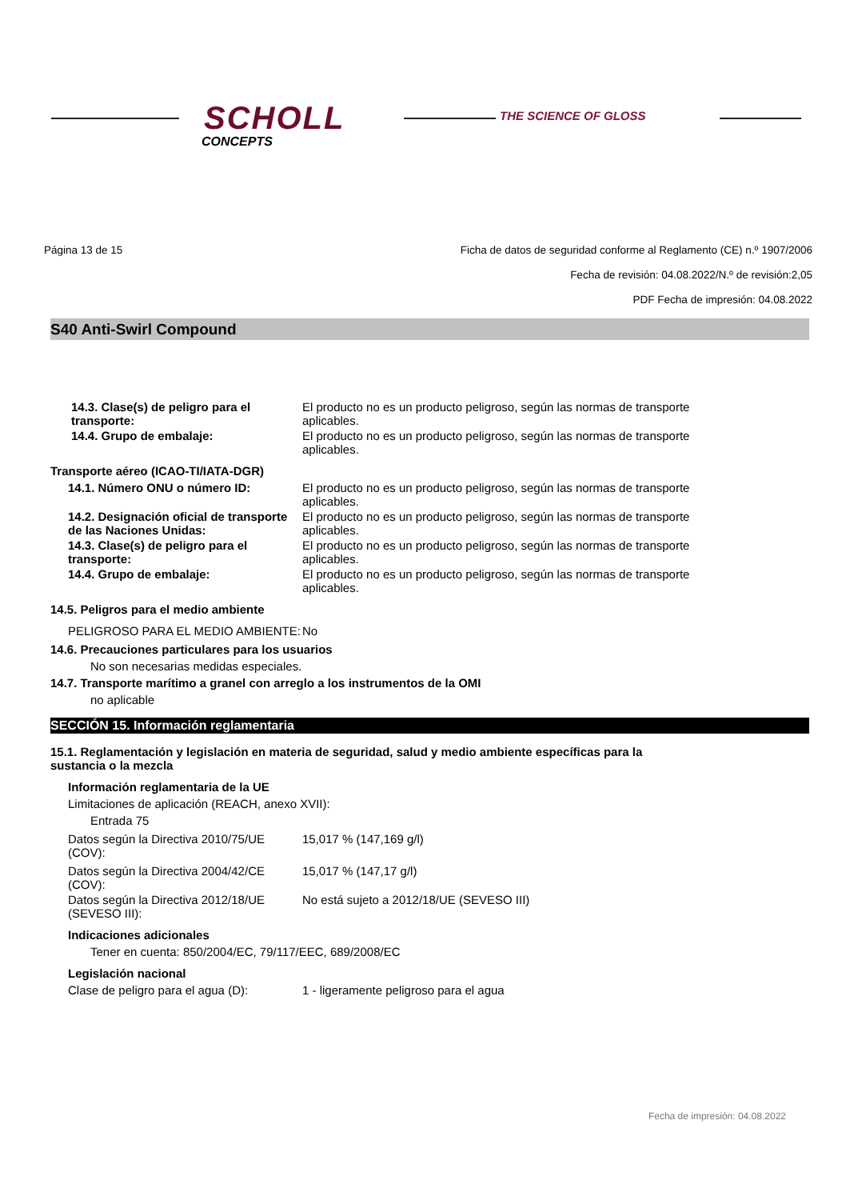SCHOLL
CONCEPTS
THE SCIENCE OF GLOSS
Página 13 de 15 Ficha de datos de seguridad conforme al Reglamento (CE) n.º 1907/2006
Fecha de revisión: 04.08.2022/N.º de revisión:2,05
PDF Fecha de impresión: 04.08.2022
S40 Anti-Swirl Compound
14.3. Clase(s) de peligro para el transporte:
El producto no es un producto peligroso, según las normas de transporte aplicables.
14.4. Grupo de embalaje: El producto no es un producto peligroso, según las normas de transporte aplicables.
Transporte aéreo (ICAO-TI/IATA-DGR)
14.1. Número ONU o número ID: El producto no es un producto peligroso, según las normas de transporte aplicables.
14.2. Designación oficial de transporte de las Naciones Unidas:
El producto no es un producto peligroso, según las normas de transporte aplicables.
14.3. Clase(s) de peligro para el transporte:
El producto no es un producto peligroso, según las normas de transporte aplicables.
14.4. Grupo de embalaje: El producto no es un producto peligroso, según las normas de transporte aplicables.
14.5. Peligros para el medio ambiente
PELIGROSO PARA EL MEDIO AMBIENTE: No
14.6. Precauciones particulares para los usuarios
No son necesarias medidas especiales.
14.7. Transporte marítimo a granel con arreglo a los instrumentos de la OMI
no aplicable
SECCIÓN 15. Información reglamentaria
15.1. Reglamentación y legislación en materia de seguridad, salud y medio ambiente específicas para la sustancia o la mezcla
Información reglamentaria de la UE
Limitaciones de aplicación (REACH, anexo XVII):
Entrada 75
Datos según la Directiva 2010/75/UE (COV):
15,017 % (147,169 g/l)
Datos según la Directiva 2004/42/CE (COV):
15,017 % (147,17 g/l)
Datos según la Directiva 2012/18/UE (SEVESO III):
No está sujeto a 2012/18/UE (SEVESO III)
Indicaciones adicionales
Tener en cuenta: 850/2004/EC, 79/117/EEC, 689/2008/EC
Legislación nacional
Clase de peligro para el agua (D): 1 - ligeramente peligroso para el agua
Fecha de impresión: 04.08.2022